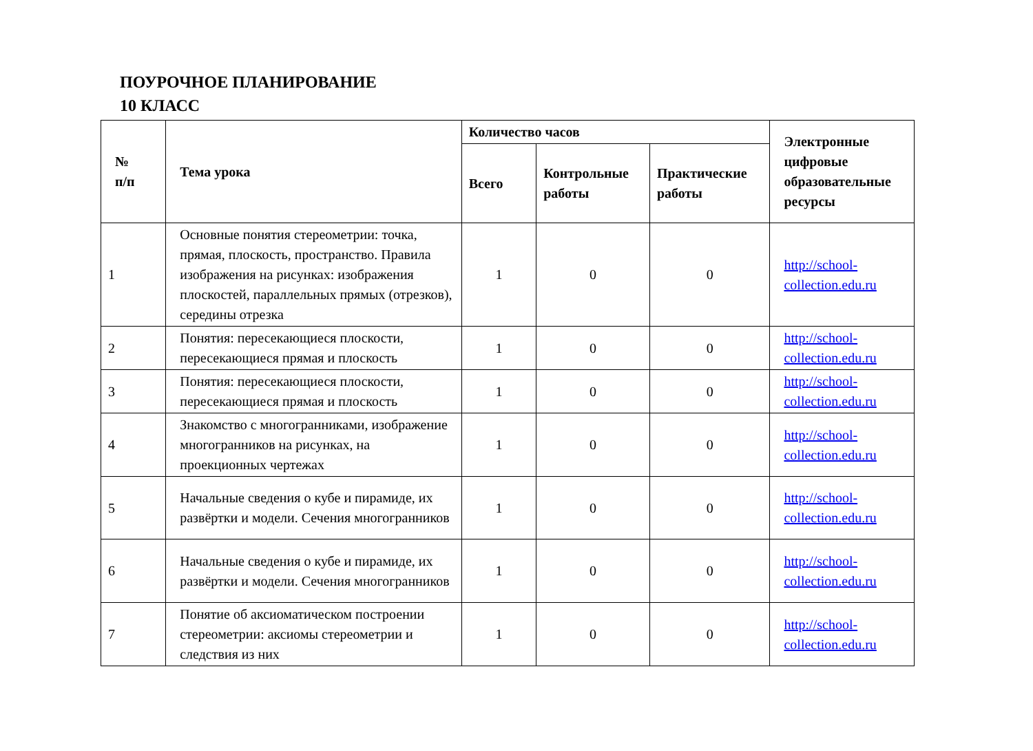ПОУРОЧНОЕ ПЛАНИРОВАНИЕ
10 КЛАСС
| № п/п | Тема урока | Количество часов | | | Электронные цифровые образовательные ресурсы |
| --- | --- | --- | --- | --- | --- |
| | | Всего | Контрольные работы | Практические работы | |
| 1 | Основные понятия стереометрии: точка, прямая, плоскость, пространство. Правила изображения на рисунках: изображения плоскостей, параллельных прямых (отрезков), середины отрезка | 1 | 0 | 0 | http://school-collection.edu.ru |
| 2 | Понятия: пересекающиеся плоскости, пересекающиеся прямая и плоскость | 1 | 0 | 0 | http://school-collection.edu.ru |
| 3 | Понятия: пересекающиеся плоскости, пересекающиеся прямая и плоскость | 1 | 0 | 0 | http://school-collection.edu.ru |
| 4 | Знакомство с многогранниками, изображение многогранников на рисунках, на проекционных чертежах | 1 | 0 | 0 | http://school-collection.edu.ru |
| 5 | Начальные сведения о кубе и пирамиде, их развёртки и модели. Сечения многогранников | 1 | 0 | 0 | http://school-collection.edu.ru |
| 6 | Начальные сведения о кубе и пирамиде, их развёртки и модели. Сечения многогранников | 1 | 0 | 0 | http://school-collection.edu.ru |
| 7 | Понятие об аксиоматическом построении стереометрии: аксиомы стереометрии и следствия из них | 1 | 0 | 0 | http://school-collection.edu.ru |